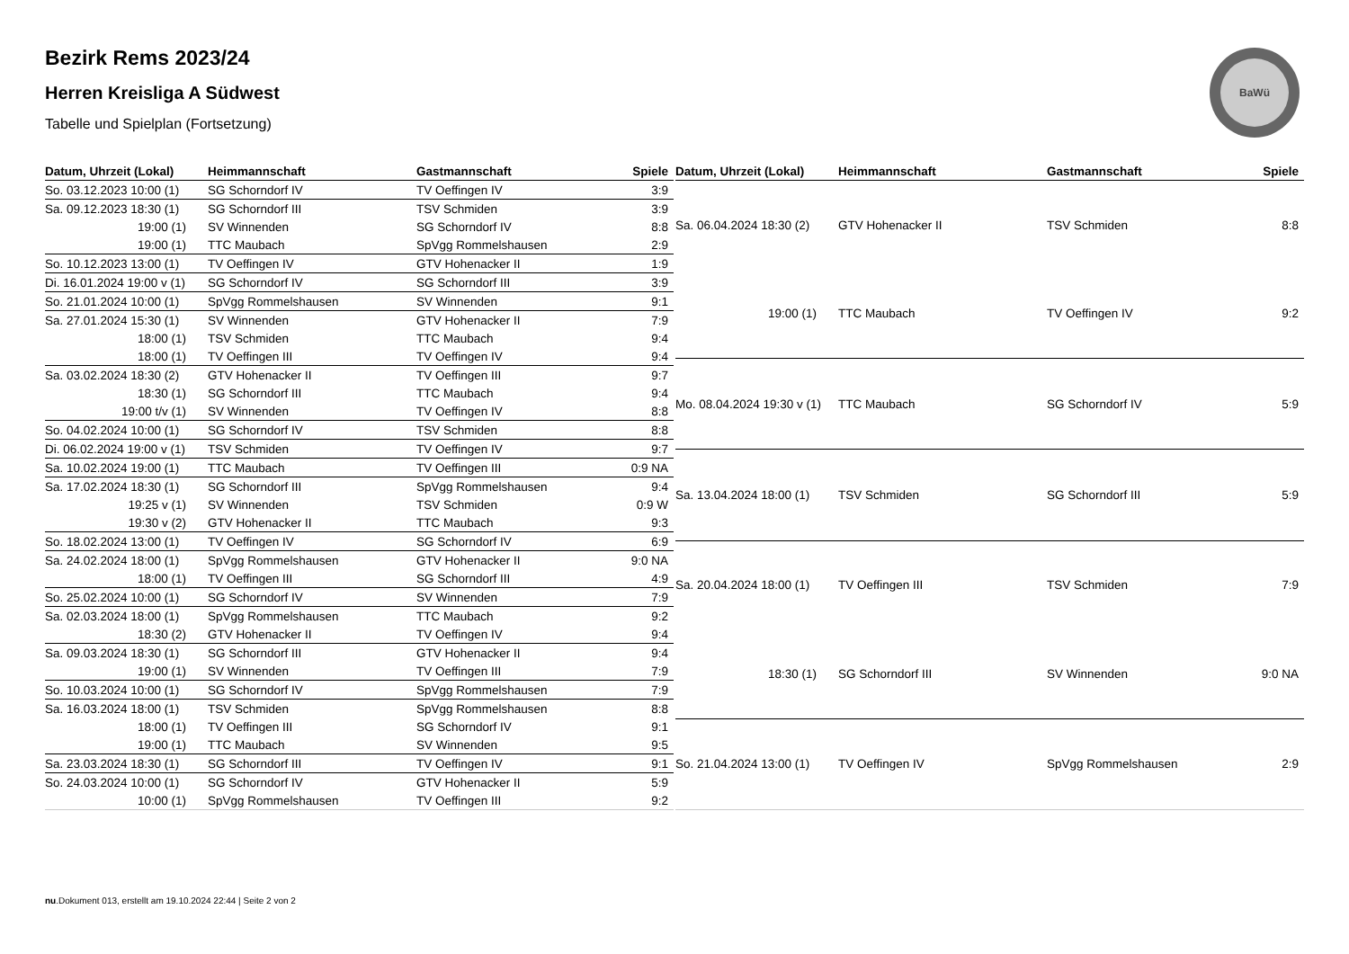BaWü
Bezirk Rems 2023/24
Herren Kreisliga A Südwest
Tabelle und Spielplan (Fortsetzung)
| Datum, Uhrzeit (Lokal) | Heimmannschaft | Gastmannschaft | Spiele |
| --- | --- | --- | --- |
| So. 03.12.2023 10:00 (1) | SG Schorndorf IV | TV Oeffingen IV | 3:9 |
| Sa. 09.12.2023 18:30 (1) | SG Schorndorf III | TSV Schmiden | 3:9 |
| 19:00 (1) | SV Winnenden | SG Schorndorf IV | 8:8 |
| 19:00 (1) | TTC Maubach | SpVgg Rommelshausen | 2:9 |
| So. 10.12.2023 13:00 (1) | TV Oeffingen IV | GTV Hohenacker II | 1:9 |
| Di. 16.01.2024 19:00 v (1) | SG Schorndorf IV | SG Schorndorf III | 3:9 |
| So. 21.01.2024 10:00 (1) | SpVgg Rommelshausen | SV Winnenden | 9:1 |
| Sa. 27.01.2024 15:30 (1) | SV Winnenden | GTV Hohenacker II | 7:9 |
| 18:00 (1) | TSV Schmiden | TTC Maubach | 9:4 |
| 18:00 (1) | TV Oeffingen III | TV Oeffingen IV | 9:4 |
| Sa. 03.02.2024 18:30 (2) | GTV Hohenacker II | TV Oeffingen III | 9:7 |
| 18:30 (1) | SG Schorndorf III | TTC Maubach | 9:4 |
| 19:00 t/v (1) | SV Winnenden | TV Oeffingen IV | 8:8 |
| So. 04.02.2024 10:00 (1) | SG Schorndorf IV | TSV Schmiden | 8:8 |
| Di. 06.02.2024 19:00 v (1) | TSV Schmiden | TV Oeffingen IV | 9:7 |
| Sa. 10.02.2024 19:00 (1) | TTC Maubach | TV Oeffingen III | 0:9 NA |
| Sa. 17.02.2024 18:30 (1) | SG Schorndorf III | SpVgg Rommelshausen | 9:4 |
| 19:25 v (1) | SV Winnenden | TSV Schmiden | 0:9 W |
| 19:30 v (2) | GTV Hohenacker II | TTC Maubach | 9:3 |
| So. 18.02.2024 13:00 (1) | TV Oeffingen IV | SG Schorndorf IV | 6:9 |
| Sa. 24.02.2024 18:00 (1) | SpVgg Rommelshausen | GTV Hohenacker II | 9:0 NA |
| 18:00 (1) | TV Oeffingen III | SG Schorndorf III | 4:9 |
| So. 25.02.2024 10:00 (1) | SG Schorndorf IV | SV Winnenden | 7:9 |
| Sa. 02.03.2024 18:00 (1) | SpVgg Rommelshausen | TTC Maubach | 9:2 |
| 18:30 (2) | GTV Hohenacker II | TV Oeffingen IV | 9:4 |
| Sa. 09.03.2024 18:30 (1) | SG Schorndorf III | GTV Hohenacker II | 9:4 |
| 19:00 (1) | SV Winnenden | TV Oeffingen III | 7:9 |
| So. 10.03.2024 10:00 (1) | SG Schorndorf IV | SpVgg Rommelshausen | 7:9 |
| Sa. 16.03.2024 18:00 (1) | TSV Schmiden | SpVgg Rommelshausen | 8:8 |
| 18:00 (1) | TV Oeffingen III | SG Schorndorf IV | 9:1 |
| 19:00 (1) | TTC Maubach | SV Winnenden | 9:5 |
| Sa. 23.03.2024 18:30 (1) | SG Schorndorf III | TV Oeffingen IV | 9:1 |
| So. 24.03.2024 10:00 (1) | SG Schorndorf IV | GTV Hohenacker II | 5:9 |
| 10:00 (1) | SpVgg Rommelshausen | TV Oeffingen III | 9:2 |
| Datum, Uhrzeit (Lokal) | Heimmannschaft | Gastmannschaft | Spiele |
| --- | --- | --- | --- |
| Sa. 06.04.2024 18:30 (2) | GTV Hohenacker II | TSV Schmiden | 8:8 |
| 19:00 (1) | TTC Maubach | TV Oeffingen IV | 9:2 |
| Mo. 08.04.2024 19:30 v (1) | TTC Maubach | SG Schorndorf IV | 5:9 |
| Sa. 13.04.2024 18:00 (1) | TSV Schmiden | SG Schorndorf III | 5:9 |
| Sa. 20.04.2024 18:00 (1) | TV Oeffingen III | TSV Schmiden | 7:9 |
| 18:30 (1) | SG Schorndorf III | SV Winnenden | 9:0 NA |
| So. 21.04.2024 13:00 (1) | TV Oeffingen IV | SpVgg Rommelshausen | 2:9 |
nu.Dokument 013, erstellt am 19.10.2024 22:44 | Seite 2 von 2